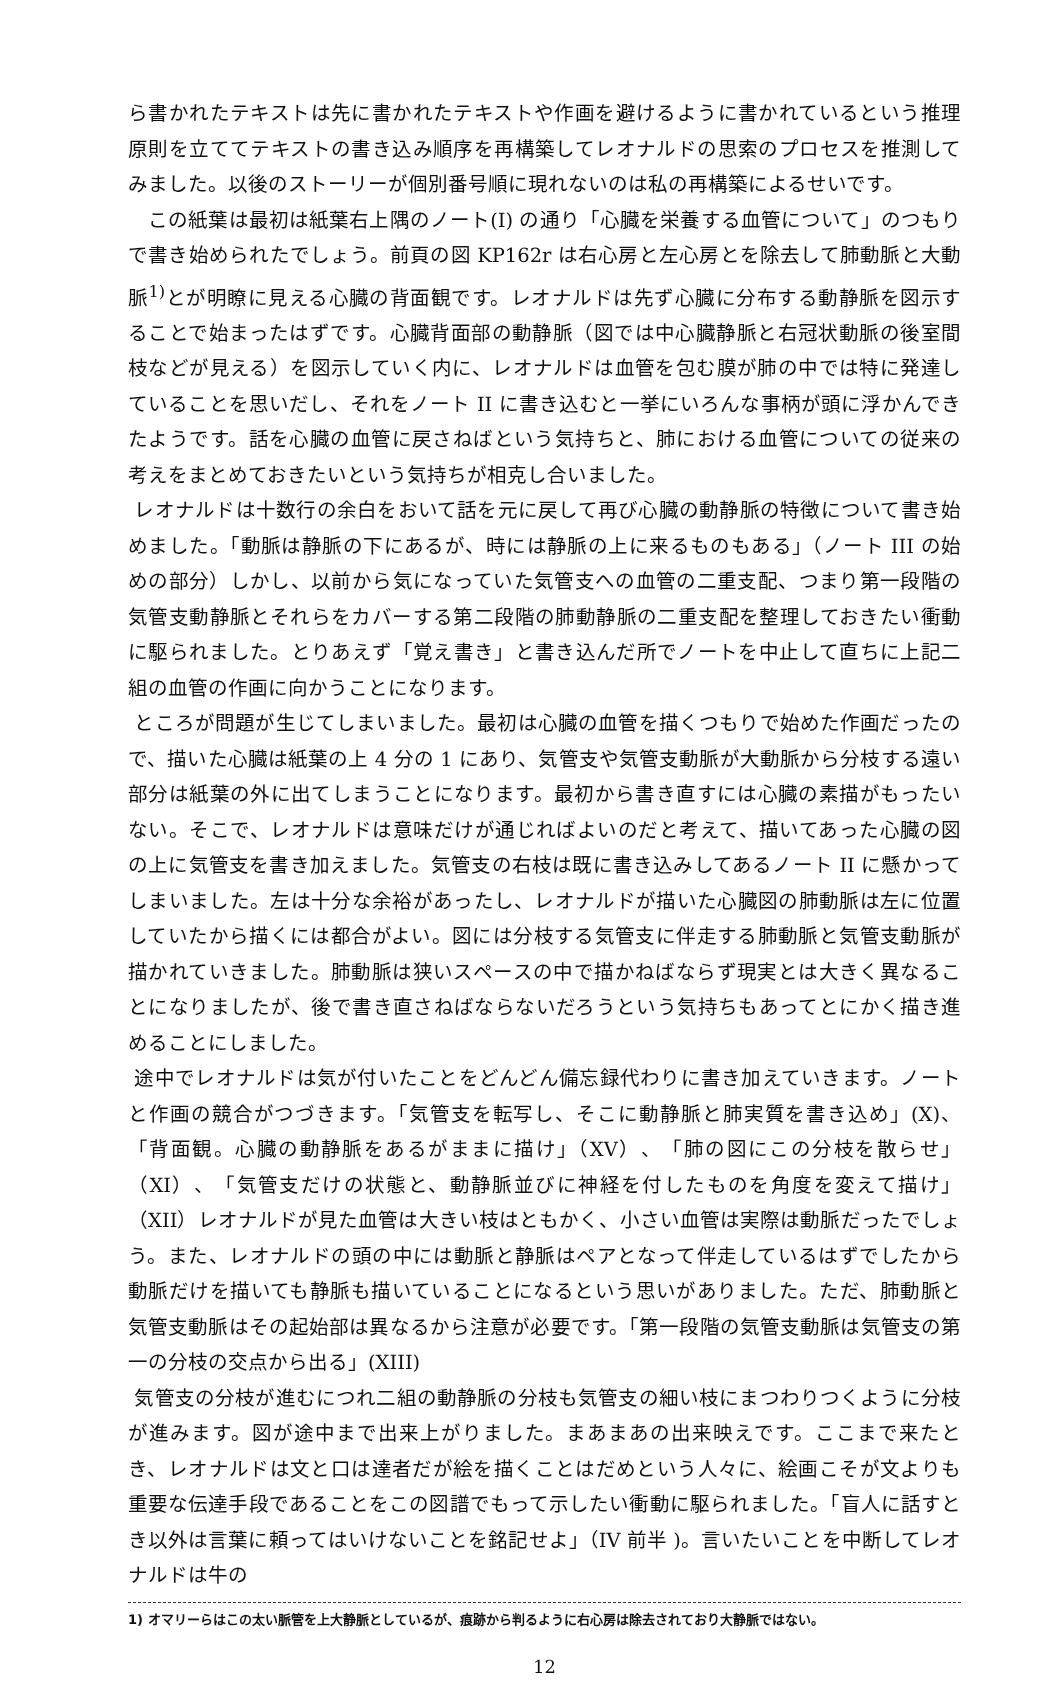ら書かれたテキストは先に書かれたテキストや作画を避けるように書かれているという推理原則を立ててテキストの書き込み順序を再構築してレオナルドの思索のプロセスを推測してみました。以後のストーリーが個別番号順に現れないのは私の再構築によるせいです。
　この紙葉は最初は紙葉右上隅のノート(I) の通り「心臓を栄養する血管について」のつもりで書き始められたでしょう。前頁の図 KP162r は右心房と左心房とを除去して肺動脈と大動脈<sup>1)</sup>とが明瞭に見える心臓の背面観です。レオナルドは先ず心臓に分布する動静脈を図示することで始まったはずです。心臓背面部の動静脈（図では中心臓静脈と右冠状動脈の後室間枝などが見える）を図示していく内に、レオナルドは血管を包む膜が肺の中では特に発達していることを思いだし、それをノート II に書き込むと一挙にいろんな事柄が頭に浮かんできたようです。話を心臓の血管に戻さねばという気持ちと、肺における血管についての従来の考えをまとめておきたいという気持ちが相克し合いました。
レオナルドは十数行の余白をおいて話を元に戻して再び心臓の動静脈の特徴について書き始めました。「動脈は静脈の下にあるが、時には静脈の上に来るものもある」（ノート III の始めの部分）しかし、以前から気になっていた気管支への血管の二重支配、つまり第一段階の気管支動静脈とそれらをカバーする第二段階の肺動静脈の二重支配を整理しておきたい衝動に駆られました。とりあえず「覚え書き」と書き込んだ所でノートを中止して直ちに上記二組の血管の作画に向かうことになります。
ところが問題が生じてしまいました。最初は心臓の血管を描くつもりで始めた作画だったので、描いた心臓は紙葉の上 4 分の 1 にあり、気管支や気管支動脈が大動脈から分枝する遠い部分は紙葉の外に出てしまうことになります。最初から書き直すには心臓の素描がもったいない。そこで、レオナルドは意味だけが通じればよいのだと考えて、描いてあった心臓の図の上に気管支を書き加えました。気管支の右枝は既に書き込みしてあるノート II に懸かってしまいました。左は十分な余裕があったし、レオナルドが描いた心臓図の肺動脈は左に位置していたから描くには都合がよい。図には分枝する気管支に伴走する肺動脈と気管支動脈が描かれていきました。肺動脈は狭いスペースの中で描かねばならず現実とは大きく異なることになりましたが、後で書き直さねばならないだろうという気持ちもあってとにかく描き進めることにしました。
途中でレオナルドは気が付いたことをどんどん備忘録代わりに書き加えていきます。ノートと作画の競合がつづきます。「気管支を転写し、そこに動静脈と肺実質を書き込め」(X)、「背面観。心臓の動静脈をあるがままに描け」（XV）、「肺の図にこの分枝を散らせ」（XI）、「気管支だけの状態と、動静脈並びに神経を付したものを角度を変えて描け」（XII）レオナルドが見た血管は大きい枝はともかく、小さい血管は実際は動脈だったでしょう。また、レオナルドの頭の中には動脈と静脈はペアとなって伴走しているはずでしたから動脈だけを描いても静脈も描いていることになるという思いがありました。ただ、肺動脈と気管支動脈はその起始部は異なるから注意が必要です。「第一段階の気管支動脈は気管支の第一の分枝の交点から出る」(XIII)
気管支の分枝が進むにつれ二組の動静脈の分枝も気管支の細い枝にまつわりつくように分枝が進みます。図が途中まで出来上がりました。まあまあの出来映えです。ここまで来たとき、レオナルドは文と口は達者だが絵を描くことはだめという人々に、絵画こそが文よりも重要な伝達手段であることをこの図譜でもって示したい衝動に駆られました。「盲人に話すとき以外は言葉に頼ってはいけないことを銘記せよ」（IV 前半 )。言いたいことを中断してレオナルドは牛の
1) オマリーらはこの太い脈管を上大静脈としているが、痕跡から判るように右心房は除去されており大静脈ではない。
12